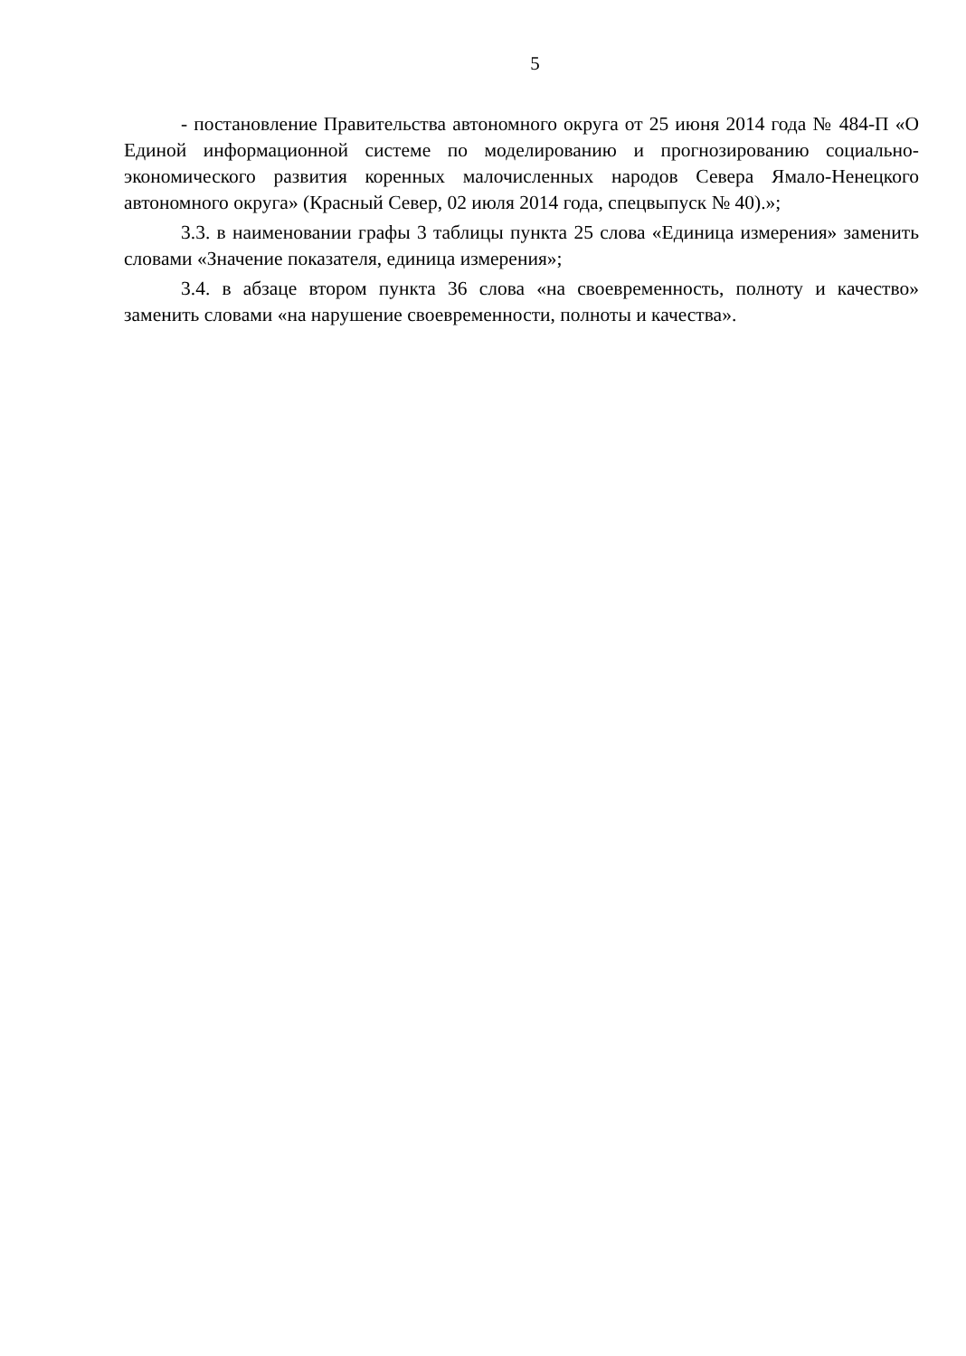5
- постановление Правительства автономного округа от 25 июня 2014 года № 484-П «О Единой информационной системе по моделированию и прогнозированию социально-экономического развития коренных малочисленных народов Севера Ямало-Ненецкого автономного округа» (Красный Север, 02 июля 2014 года, спецвыпуск № 40).»;
3.3. в наименовании графы 3 таблицы пункта 25 слова «Единица измерения» заменить словами «Значение показателя, единица измерения»;
3.4. в абзаце втором пункта 36 слова «на своевременность, полноту и качество» заменить словами «на нарушение своевременности, полноты и качества».